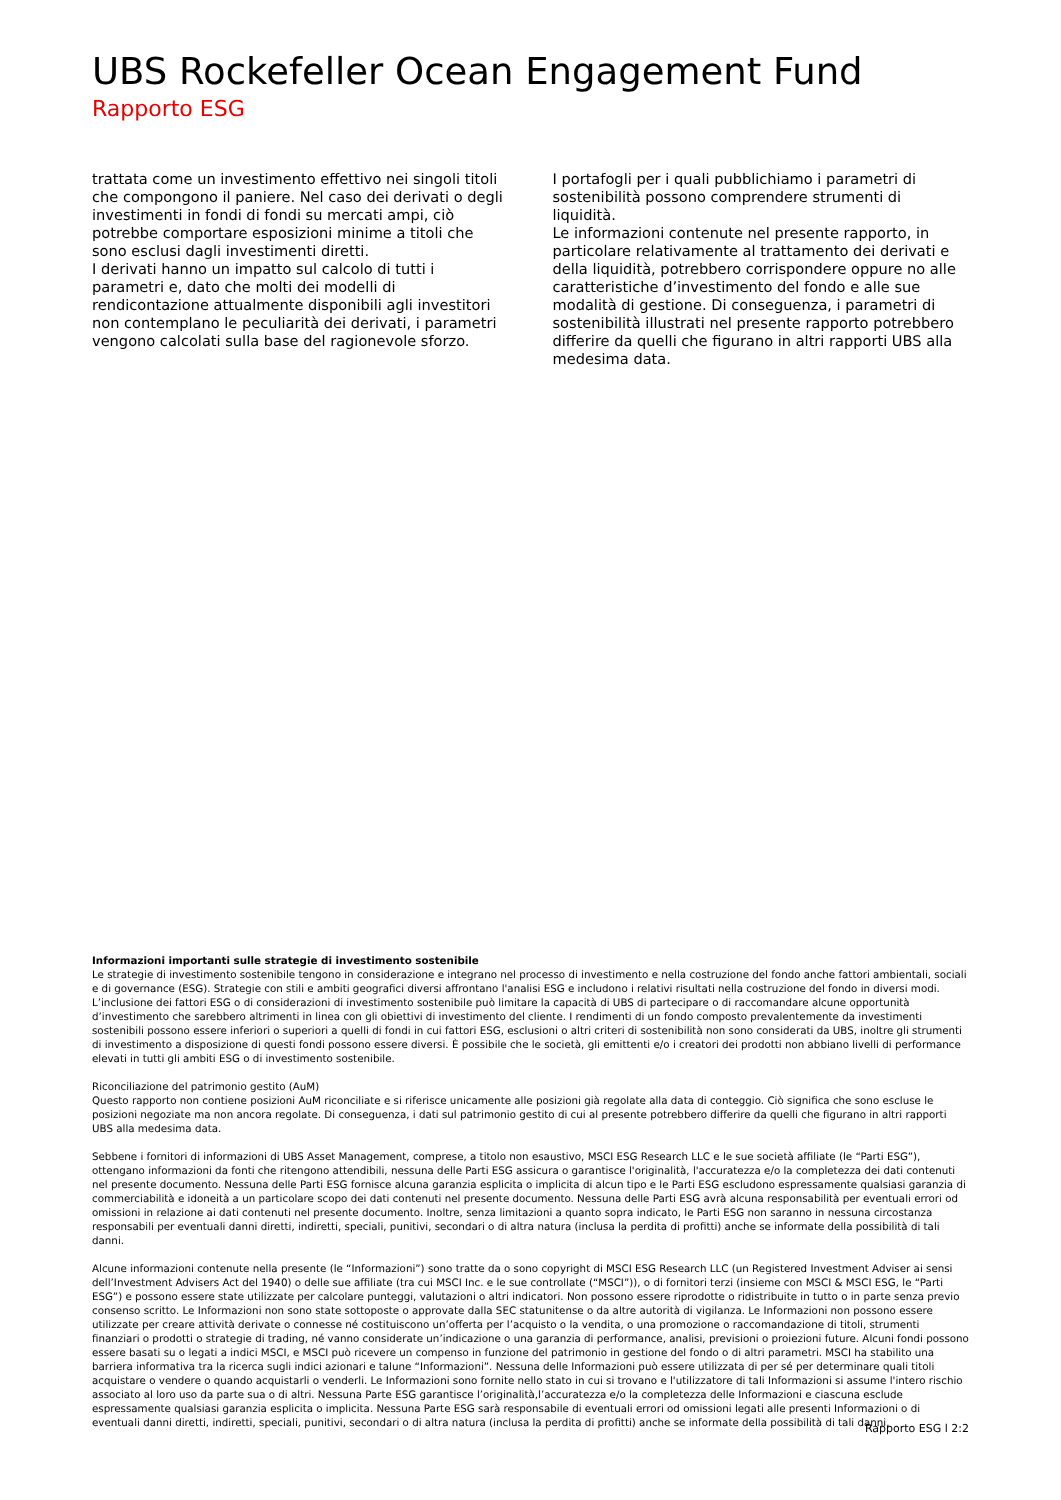UBS Rockefeller Ocean Engagement Fund
Rapporto ESG
trattata come un investimento effettivo nei singoli titoli che compongono il paniere. Nel caso dei derivati o degli investimenti in fondi di fondi su mercati ampi, ciò potrebbe comportare esposizioni minime a titoli che sono esclusi dagli investimenti diretti.
I derivati hanno un impatto sul calcolo di tutti i parametri e, dato che molti dei modelli di rendicontazione attualmente disponibili agli investitori non contemplano le peculiarità dei derivati, i parametri vengono calcolati sulla base del ragionevole sforzo.
I portafogli per i quali pubblichiamo i parametri di sostenibilità possono comprendere strumenti di liquidità.
Le informazioni contenute nel presente rapporto, in particolare relativamente al trattamento dei derivati e della liquidità, potrebbero corrispondere oppure no alle caratteristiche d’investimento del fondo e alle sue modalità di gestione. Di conseguenza, i parametri di sostenibilità illustrati nel presente rapporto potrebbero differire da quelli che figurano in altri rapporti UBS alla medesima data.
Informazioni importanti sulle strategie di investimento sostenibile
Le strategie di investimento sostenibile tengono in considerazione e integrano nel processo di investimento e nella costruzione del fondo anche fattori ambientali, sociali e di governance (ESG). Strategie con stili e ambiti geografici diversi affrontano l'analisi ESG e includono i relativi risultati nella costruzione del fondo in diversi modi. L’inclusione dei fattori ESG o di considerazioni di investimento sostenibile può limitare la capacità di UBS di partecipare o di raccomandare alcune opportunità d’investimento che sarebbero altrimenti in linea con gli obiettivi di investimento del cliente. I rendimenti di un fondo composto prevalentemente da investimenti sostenibili possono essere inferiori o superiori a quelli di fondi in cui fattori ESG, esclusioni o altri criteri di sostenibilità non sono considerati da UBS, inoltre gli strumenti di investimento a disposizione di questi fondi possono essere diversi. È possibile che le società, gli emittenti e/o i creatori dei prodotti non abbiano livelli di performance elevati in tutti gli ambiti ESG o di investimento sostenibile.
Riconciliazione del patrimonio gestito (AuM)
Questo rapporto non contiene posizioni AuM riconciliate e si riferisce unicamente alle posizioni già regolate alla data di conteggio. Ciò significa che sono escluse le posizioni negoziate ma non ancora regolate. Di conseguenza, i dati sul patrimonio gestito di cui al presente potrebbero differire da quelli che figurano in altri rapporti UBS alla medesima data.
Sebbene i fornitori di informazioni di UBS Asset Management, comprese, a titolo non esaustivo, MSCI ESG Research LLC e le sue società affiliate (le “Parti ESG”), ottengano informazioni da fonti che ritengono attendibili, nessuna delle Parti ESG assicura o garantisce l'originalità, l'accuratezza e/o la completezza dei dati contenuti nel presente documento. Nessuna delle Parti ESG fornisce alcuna garanzia esplicita o implicita di alcun tipo e le Parti ESG escludono espressamente qualsiasi garanzia di commerciabilità e idoneità a un particolare scopo dei dati contenuti nel presente documento. Nessuna delle Parti ESG avrà alcuna responsabilità per eventuali errori od omissioni in relazione ai dati contenuti nel presente documento. Inoltre, senza limitazioni a quanto sopra indicato, le Parti ESG non saranno in nessuna circostanza responsabili per eventuali danni diretti, indiretti, speciali, punitivi, secondari o di altra natura (inclusa la perdita di profitti) anche se informate della possibilità di tali danni.
Alcune informazioni contenute nella presente (le “Informazioni”) sono tratte da o sono copyright di MSCI ESG Research LLC (un Registered Investment Adviser ai sensi dell’Investment Advisers Act del 1940) o delle sue affiliate (tra cui MSCI Inc. e le sue controllate (“MSCI”)), o di fornitori terzi (insieme con MSCI & MSCI ESG, le “Parti ESG”) e possono essere state utilizzate per calcolare punteggi, valutazioni o altri indicatori. Non possono essere riprodotte o ridistribuite in tutto o in parte senza previo consenso scritto. Le Informazioni non sono state sottoposte o approvate dalla SEC statunitense o da altre autorità di vigilanza. Le Informazioni non possono essere utilizzate per creare attività derivate o connesse né costituiscono un’offerta per l’acquisto o la vendita, o una promozione o raccomandazione di titoli, strumenti finanziari o prodotti o strategie di trading, né vanno considerate un’indicazione o una garanzia di performance, analisi, previsioni o proiezioni future. Alcuni fondi possono essere basati su o legati a indici MSCI, e MSCI può ricevere un compenso in funzione del patrimonio in gestione del fondo o di altri parametri. MSCI ha stabilito una barriera informativa tra la ricerca sugli indici azionari e talune “Informazioni”. Nessuna delle Informazioni può essere utilizzata di per sé per determinare quali titoli acquistare o vendere o quando acquistarli o venderli. Le Informazioni sono fornite nello stato in cui si trovano e l'utilizzatore di tali Informazioni si assume l'intero rischio associato al loro uso da parte sua o di altri. Nessuna Parte ESG garantisce l’originalità,l’accuratezza e/o la completezza delle Informazioni e ciascuna esclude espressamente qualsiasi garanzia esplicita o implicita. Nessuna Parte ESG sarà responsabile di eventuali errori od omissioni legati alle presenti Informazioni o di eventuali danni diretti, indiretti, speciali, punitivi, secondari o di altra natura (inclusa la perdita di profitti) anche se informate della possibilità di tali danni.
Rapporto ESG l 2:2